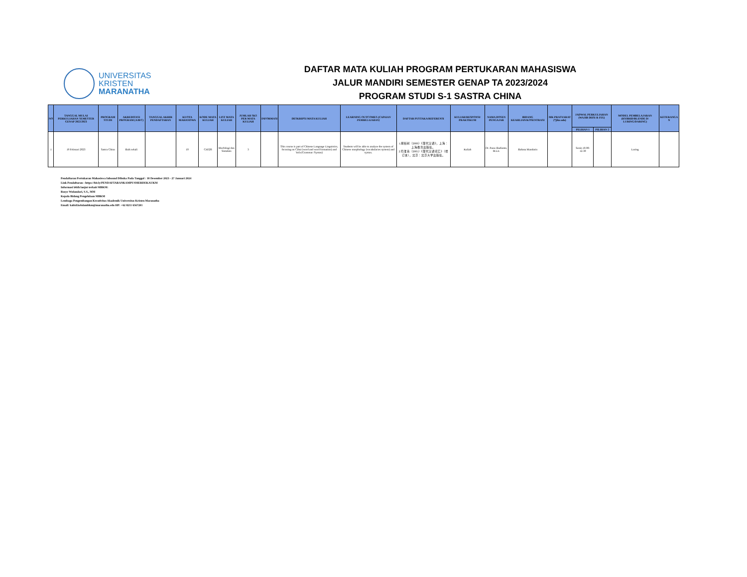UNIVERSITAS
KRISTEN
MARANATHA
DAFTAR MATA KULIAH PROGRAM PERTUKARAN MAHASISWA
JALUR MANDIRI SEMESTER GENAP TA 2023/2024
PROGRAM STUDI S-1 SASTRA CHINA
| NO | TANGGAL MULAI PERKULIAHAN SEMESTER GENAP 2022/2023 | PROGRAM STUDI | AKREDITASI PROGRAM (A/B/C) | TANGGAL AKHIR PENDAFTARAN | KUOTA MAHASISWA | KODE MATA KULIAH | LIST MATA KULIAH | JUMLAH SKS PER MATA KULIAH | INFORMASI | DESKRIPSI MATA KULIAH | LEARNING OUTCOMES (CAPAIAN PEMBELAJARAN) | DAFTAR PUSTAKA/REFERENSI | KULIAH/RESPONSI/ PRAKTIKUM | NAMA DOSEN PENGAJAR | BIDANG KEAHLIAN/KOSENTRASI | MK PRASYARAT (*jika ada) | JADWAL PERKULIAHAN (WAJIB DIISI & FIX) | | MODEL PEMBELAJARAN (HYBRID/BLENDE D/ LURING/DARING) | KETERANGA N |
| --- | --- | --- | --- | --- | --- | --- | --- | --- | --- | --- | --- | --- | --- | --- | --- | --- | --- | --- | --- | --- |
| | | | | | | | | | | | | | | | | | PILIHAN 1 | PILIHAN 2 | | |
| 1 | 19 Februari 2023 | Sastra China | Baik sekali | | 10 | CH326 | Morfologi dan Sintaksis | 3 | | This course is part of Chinese Language Linguistics, focusing on Cihui (word and word formation) and Yufa (Grammar /Syntax) | Students will be able to analyse the system of Chinese morphology (vocabularies system) and syntax. | 1.胡裕树（2006）《现代汉语》，上海：上海教育出版社。 2.符淮青（2005）《现代汉语词汇》（增订本），北京：北京大学出版社。 | Kuliah | Dr. Pauw Budianto, M.Lit. | Bahasa Mandarin | | Senin 10.00-12.30 | | Luring | |
Pendaftaran Pertukaran Mahasiswa Inbound Dibuka Pada Tanggal : 18 Desember 2023 - 27 Januari 2024
Link Pendaftaran : https://bit.ly/PENDAFTARANKAMPUSMERDEKAUKM
Informasi lebih lanjut terkait MBKM:
Rosye Wulandari, S.S., MM
Kepala Bidang Pengelolaan MBKM
Lembaga Pengembangan Kreativitas Akademik Universitas Kristen Maranatha
Email: kabid.kelolambkm@maranatha.edu HP: +62 8211 6567201